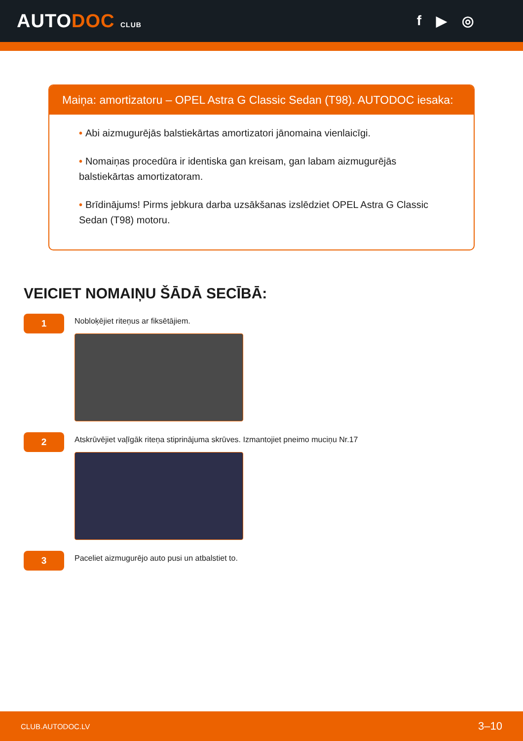AUTODOC CLUB
f ▶ ◎
Maiņa: amortizatoru – OPEL Astra G Classic Sedan (T98). AUTODOC iesaka:
• Abi aizmugurējās balstiekārtas amortizatori jānomaina vienlaicīgi.
• Nomaiņas procedūra ir identiska gan kreisam, gan labam aizmugurējās balstiekārtas amortizatoram.
• Brīdinājums! Pirms jebkura darba uzsākšanas izslēdziet OPEL Astra G Classic Sedan (T98) motoru.
VEICIET NOMAIŅU ŠĀDĀ SECĪBĀ:
1
Nobloķējiet riteņus ar fiksētājiem.
2
Atskrūvējiet vaļīgāk riteņa stiprinājuma skrūves. Izmantojiet pneimo muciņu Nr.17
3
Paceliet aizmugurējo auto pusi un atbalstiet to.
CLUB.AUTODOC.LV 3–10